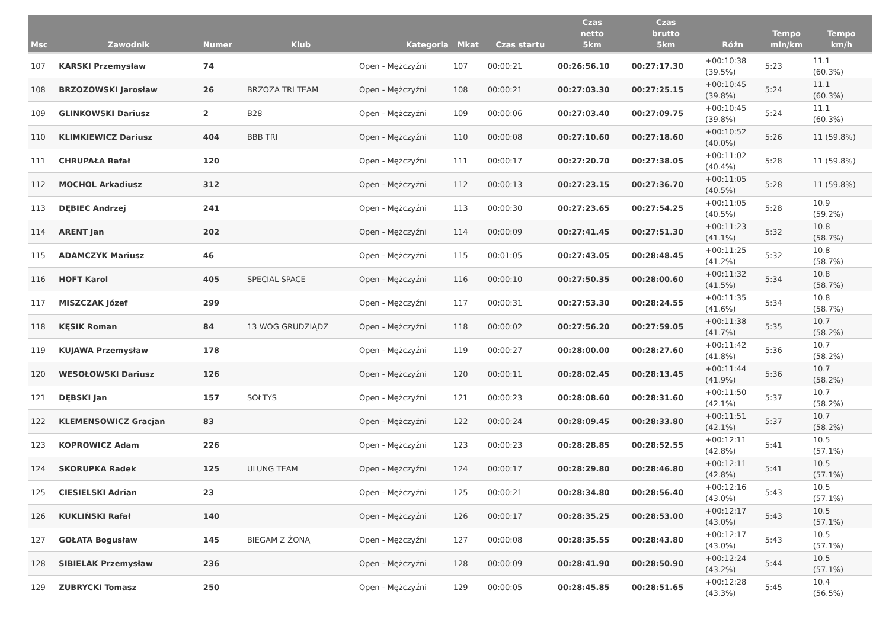| Msc | Zawodnik | Numer | Klub | Kategoria | Mkat | Czas startu | Czas netto 5km | Czas brutto 5km | Różn | Tempo min/km | Tempo km/h |
| --- | --- | --- | --- | --- | --- | --- | --- | --- | --- | --- | --- |
| 107 | KARSKI Przemysław | 74 | | Open - Mężczyźni | 107 | 00:00:21 | 00:26:56.10 | 00:27:17.30 | +00:10:38 (39.5%) | 5:23 | 11.1 (60.3%) |
| 108 | BRZOZOWSKI Jarosław | 26 | BRZOZA TRI TEAM | Open - Mężczyźni | 108 | 00:00:21 | 00:27:03.30 | 00:27:25.15 | +00:10:45 (39.8%) | 5:24 | 11.1 (60.3%) |
| 109 | GLINKOWSKI Dariusz | 2 | B28 | Open - Mężczyźni | 109 | 00:00:06 | 00:27:03.40 | 00:27:09.75 | +00:10:45 (39.8%) | 5:24 | 11.1 (60.3%) |
| 110 | KLIMKIEWICZ Dariusz | 404 | BBB TRI | Open - Mężczyźni | 110 | 00:00:08 | 00:27:10.60 | 00:27:18.60 | +00:10:52 (40.0%) | 5:26 | 11 (59.8%) |
| 111 | CHRUPAŁA Rafał | 120 | | Open - Mężczyźni | 111 | 00:00:17 | 00:27:20.70 | 00:27:38.05 | +00:11:02 (40.4%) | 5:28 | 11 (59.8%) |
| 112 | MOCHOL Arkadiusz | 312 | | Open - Mężczyźni | 112 | 00:00:13 | 00:27:23.15 | 00:27:36.70 | +00:11:05 (40.5%) | 5:28 | 11 (59.8%) |
| 113 | DĘBIEC Andrzej | 241 | | Open - Mężczyźni | 113 | 00:00:30 | 00:27:23.65 | 00:27:54.25 | +00:11:05 (40.5%) | 5:28 | 10.9 (59.2%) |
| 114 | ARENT Jan | 202 | | Open - Mężczyźni | 114 | 00:00:09 | 00:27:41.45 | 00:27:51.30 | +00:11:23 (41.1%) | 5:32 | 10.8 (58.7%) |
| 115 | ADAMCZYK Mariusz | 46 | | Open - Mężczyźni | 115 | 00:01:05 | 00:27:43.05 | 00:28:48.45 | +00:11:25 (41.2%) | 5:32 | 10.8 (58.7%) |
| 116 | HOFT Karol | 405 | SPECIAL SPACE | Open - Mężczyźni | 116 | 00:00:10 | 00:27:50.35 | 00:28:00.60 | +00:11:32 (41.5%) | 5:34 | 10.8 (58.7%) |
| 117 | MISZCZAK Józef | 299 | | Open - Mężczyźni | 117 | 00:00:31 | 00:27:53.30 | 00:28:24.55 | +00:11:35 (41.6%) | 5:34 | 10.8 (58.7%) |
| 118 | KĘSIK Roman | 84 | 13 WOG GRUDZIĄDZ | Open - Mężczyźni | 118 | 00:00:02 | 00:27:56.20 | 00:27:59.05 | +00:11:38 (41.7%) | 5:35 | 10.7 (58.2%) |
| 119 | KUJAWA Przemysław | 178 | | Open - Mężczyźni | 119 | 00:00:27 | 00:28:00.00 | 00:28:27.60 | +00:11:42 (41.8%) | 5:36 | 10.7 (58.2%) |
| 120 | WESOŁOWSKI Dariusz | 126 | | Open - Mężczyźni | 120 | 00:00:11 | 00:28:02.45 | 00:28:13.45 | +00:11:44 (41.9%) | 5:36 | 10.7 (58.2%) |
| 121 | DĘBSKI Jan | 157 | SOŁTYS | Open - Mężczyźni | 121 | 00:00:23 | 00:28:08.60 | 00:28:31.60 | +00:11:50 (42.1%) | 5:37 | 10.7 (58.2%) |
| 122 | KLEMENSOWICZ Gracjan | 83 | | Open - Mężczyźni | 122 | 00:00:24 | 00:28:09.45 | 00:28:33.80 | +00:11:51 (42.1%) | 5:37 | 10.7 (58.2%) |
| 123 | KOPROWICZ Adam | 226 | | Open - Mężczyźni | 123 | 00:00:23 | 00:28:28.85 | 00:28:52.55 | +00:12:11 (42.8%) | 5:41 | 10.5 (57.1%) |
| 124 | SKORUPKA Radek | 125 | ULUNG TEAM | Open - Mężczyźni | 124 | 00:00:17 | 00:28:29.80 | 00:28:46.80 | +00:12:11 (42.8%) | 5:41 | 10.5 (57.1%) |
| 125 | CIESIELSKI Adrian | 23 | | Open - Mężczyźni | 125 | 00:00:21 | 00:28:34.80 | 00:28:56.40 | +00:12:16 (43.0%) | 5:43 | 10.5 (57.1%) |
| 126 | KUKLIŃSKI Rafał | 140 | | Open - Mężczyźni | 126 | 00:00:17 | 00:28:35.25 | 00:28:53.00 | +00:12:17 (43.0%) | 5:43 | 10.5 (57.1%) |
| 127 | GOŁATA Bogusław | 145 | BIEGAM Z ŻONĄ | Open - Mężczyźni | 127 | 00:00:08 | 00:28:35.55 | 00:28:43.80 | +00:12:17 (43.0%) | 5:43 | 10.5 (57.1%) |
| 128 | SIBIELAK Przemysław | 236 | | Open - Mężczyźni | 128 | 00:00:09 | 00:28:41.90 | 00:28:50.90 | +00:12:24 (43.2%) | 5:44 | 10.5 (57.1%) |
| 129 | ZUBRYCKI Tomasz | 250 | | Open - Mężczyźni | 129 | 00:00:05 | 00:28:45.85 | 00:28:51.65 | +00:12:28 (43.3%) | 5:45 | 10.4 (56.5%) |